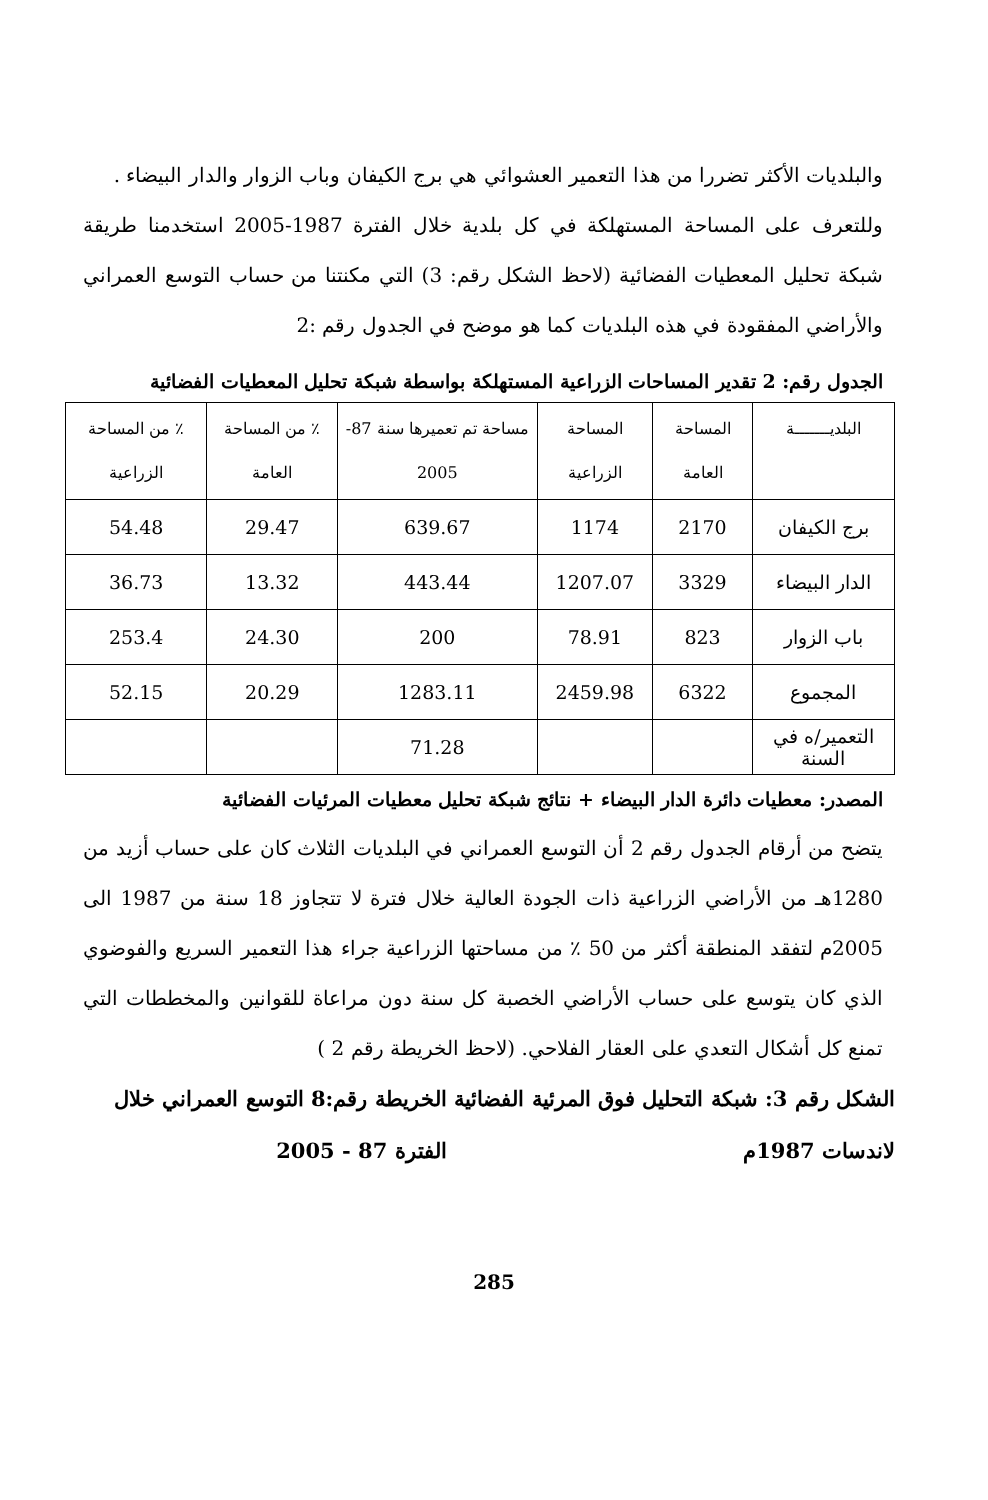والبلديات الأكثر تضررا من هذا التعمير العشوائي هي برج الكيفان وباب الزوار والدار البيضاء .
وللتعرف على المساحة المستهلكة في كل بلدية خلال الفترة 1987-2005 استخدمنا طريقة شبكة تحليل المعطيات الفضائية (لاحظ الشكل رقم: 3) التي مكنتنا من حساب التوسع العمراني والأراضي المفقودة في هذه البلديات كما هو موضح في الجدول رقم :2
الجدول رقم: 2 تقدير المساحات الزراعية المستهلكة بواسطة شبكة تحليل المعطيات الفضائية
| البلديـــــــة | المساحة العامة | المساحة الزراعية | مساحة تم تعميرها سنة 87-2005 | ٪ من المساحة العامة | ٪ من المساحة الزراعية |
| --- | --- | --- | --- | --- | --- |
| برج الكيفان | 2170 | 1174 | 639.67 | 29.47 | 54.48 |
| الدار البيضاء | 3329 | 1207.07 | 443.44 | 13.32 | 36.73 |
| باب الزوار | 823 | 78.91 | 200 | 24.30 | 253.4 |
| المجموع | 6322 | 2459.98 | 1283.11 | 20.29 | 52.15 |
| التعمير/ه في السنة | | | 71.28 | | |
المصدر: معطيات دائرة الدار البيضاء + نتائج شبكة تحليل معطيات المرئيات الفضائية
يتضح من أرقام الجدول رقم 2 أن التوسع العمراني في البلديات الثلاث كان على حساب أزيد من 1280هـ من الأراضي الزراعية ذات الجودة العالية خلال فترة لا تتجاوز 18 سنة من 1987 الى 2005م لتفقد المنطقة أكثر من 50 ٪ من مساحتها الزراعية جراء هذا التعمير السريع والفوضوي الذي كان يتوسع على حساب الأراضي الخصبة كل سنة دون مراعاة للقوانين والمخططات التي تمنع كل أشكال التعدي على العقار الفلاحي. (لاحظ الخريطة رقم 2 )
الشكل رقم 3: شبكة التحليل فوق المرئية الفضائية لاندسات 1987م الخريطة رقم:8 التوسع العمراني خلال الفترة 87 - 2005
285